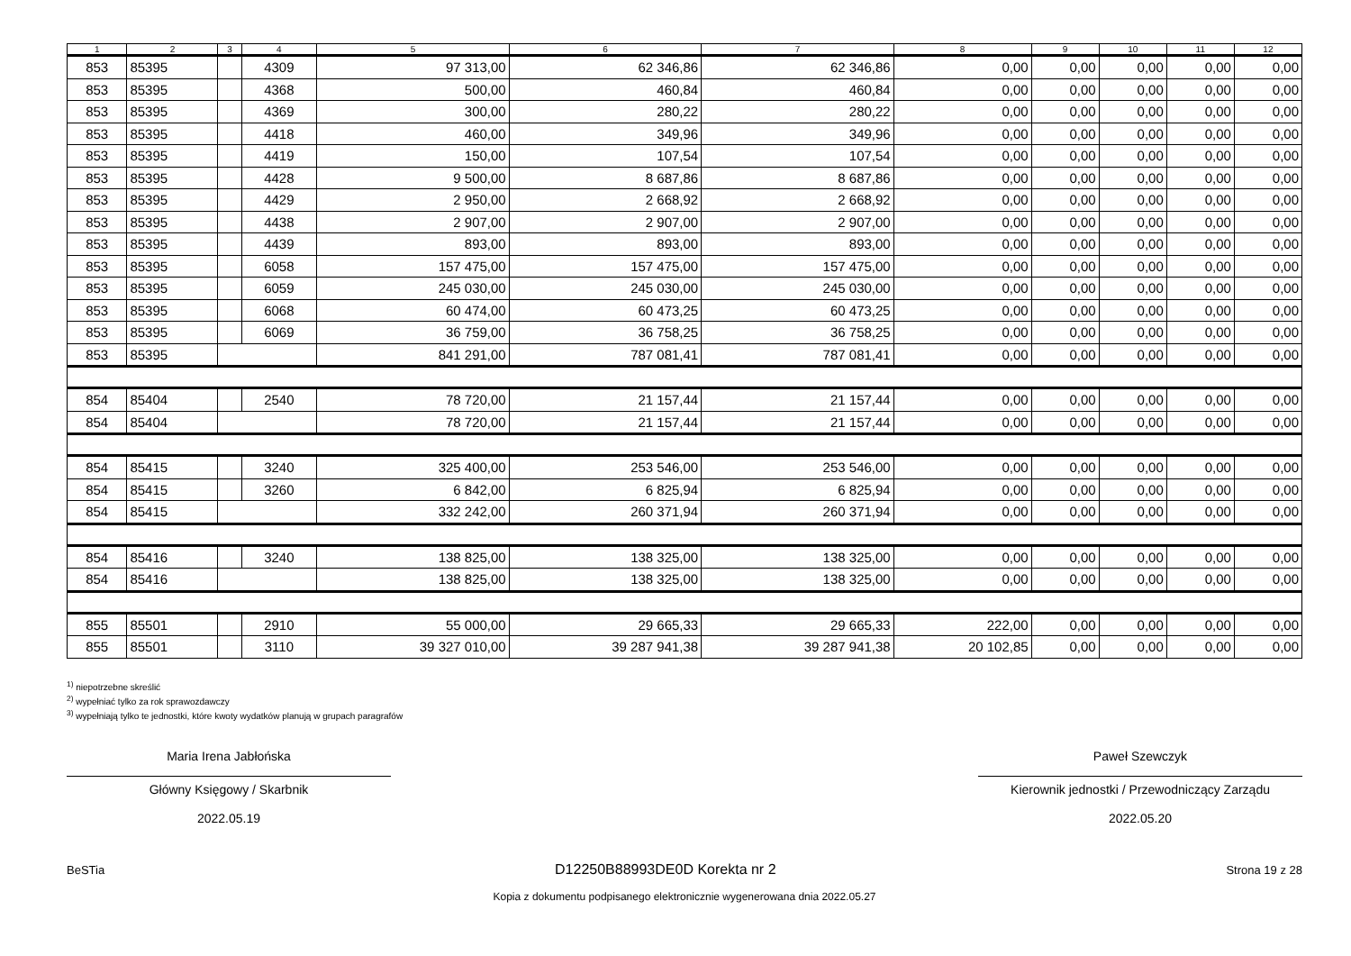| 1 | 2 | 3 | 4 | 5 | 6 | 7 | 8 | 9 | 10 | 11 | 12 |
| --- | --- | --- | --- | --- | --- | --- | --- | --- | --- | --- | --- |
| 853 | 85395 | | 4309 | 97 313,00 | 62 346,86 | 62 346,86 | 0,00 | 0,00 | 0,00 | 0,00 | 0,00 |
| 853 | 85395 | | 4368 | 500,00 | 460,84 | 460,84 | 0,00 | 0,00 | 0,00 | 0,00 | 0,00 |
| 853 | 85395 | | 4369 | 300,00 | 280,22 | 280,22 | 0,00 | 0,00 | 0,00 | 0,00 | 0,00 |
| 853 | 85395 | | 4418 | 460,00 | 349,96 | 349,96 | 0,00 | 0,00 | 0,00 | 0,00 | 0,00 |
| 853 | 85395 | | 4419 | 150,00 | 107,54 | 107,54 | 0,00 | 0,00 | 0,00 | 0,00 | 0,00 |
| 853 | 85395 | | 4428 | 9 500,00 | 8 687,86 | 8 687,86 | 0,00 | 0,00 | 0,00 | 0,00 | 0,00 |
| 853 | 85395 | | 4429 | 2 950,00 | 2 668,92 | 2 668,92 | 0,00 | 0,00 | 0,00 | 0,00 | 0,00 |
| 853 | 85395 | | 4438 | 2 907,00 | 2 907,00 | 2 907,00 | 0,00 | 0,00 | 0,00 | 0,00 | 0,00 |
| 853 | 85395 | | 4439 | 893,00 | 893,00 | 893,00 | 0,00 | 0,00 | 0,00 | 0,00 | 0,00 |
| 853 | 85395 | | 6058 | 157 475,00 | 157 475,00 | 157 475,00 | 0,00 | 0,00 | 0,00 | 0,00 | 0,00 |
| 853 | 85395 | | 6059 | 245 030,00 | 245 030,00 | 245 030,00 | 0,00 | 0,00 | 0,00 | 0,00 | 0,00 |
| 853 | 85395 | | 6068 | 60 474,00 | 60 473,25 | 60 473,25 | 0,00 | 0,00 | 0,00 | 0,00 | 0,00 |
| 853 | 85395 | | 6069 | 36 759,00 | 36 758,25 | 36 758,25 | 0,00 | 0,00 | 0,00 | 0,00 | 0,00 |
| 853 | 85395 | | | 841 291,00 | 787 081,41 | 787 081,41 | 0,00 | 0,00 | 0,00 | 0,00 | 0,00 |
| 854 | 85404 | | 2540 | 78 720,00 | 21 157,44 | 21 157,44 | 0,00 | 0,00 | 0,00 | 0,00 | 0,00 |
| 854 | 85404 | | | 78 720,00 | 21 157,44 | 21 157,44 | 0,00 | 0,00 | 0,00 | 0,00 | 0,00 |
| 854 | 85415 | | 3240 | 325 400,00 | 253 546,00 | 253 546,00 | 0,00 | 0,00 | 0,00 | 0,00 | 0,00 |
| 854 | 85415 | | 3260 | 6 842,00 | 6 825,94 | 6 825,94 | 0,00 | 0,00 | 0,00 | 0,00 | 0,00 |
| 854 | 85415 | | | 332 242,00 | 260 371,94 | 260 371,94 | 0,00 | 0,00 | 0,00 | 0,00 | 0,00 |
| 854 | 85416 | | 3240 | 138 825,00 | 138 325,00 | 138 325,00 | 0,00 | 0,00 | 0,00 | 0,00 | 0,00 |
| 854 | 85416 | | | 138 825,00 | 138 325,00 | 138 325,00 | 0,00 | 0,00 | 0,00 | 0,00 | 0,00 |
| 855 | 85501 | | 2910 | 55 000,00 | 29 665,33 | 29 665,33 | 222,00 | 0,00 | 0,00 | 0,00 | 0,00 |
| 855 | 85501 | | 3110 | 39 327 010,00 | 39 287 941,38 | 39 287 941,38 | 20 102,85 | 0,00 | 0,00 | 0,00 | 0,00 |
<sup>1)</sup> niepotrzebne skreślić
<sup>2)</sup> wypełniać tylko za rok sprawozdawczy
<sup>3)</sup> wypełniają tylko te jednostki, które kwoty wydatków planują w grupach paragrafów
Maria Irena Jabłońska
Główny Księgowy / Skarbnik
2022.05.19
Paweł Szewczyk
Kierownik jednostki / Przewodniczący Zarządu
2022.05.20
BeSTia D12250B88993DE0D Korekta nr 2 Strona 19 z 28
Kopia z dokumentu podpisanego elektronicznie wygenerowana dnia 2022.05.27